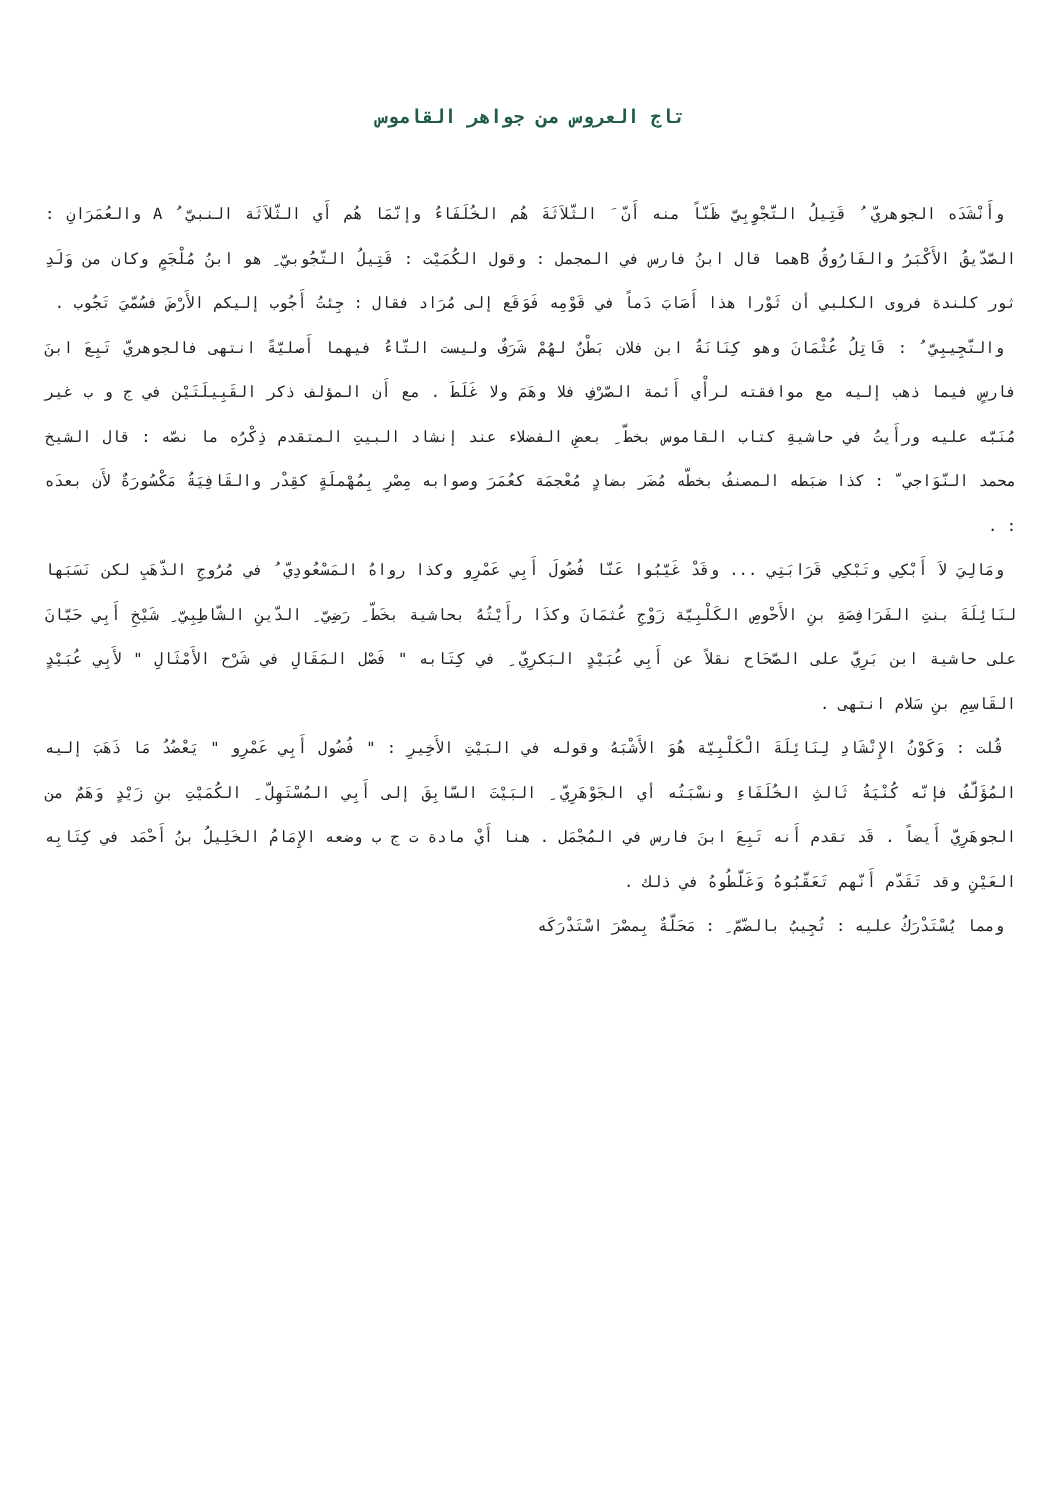تاج العروس من جواهر القاموس
وأَنْشَدَه الجوهريّ ُ قَتِيلُ التَّجْوِبِيّ ظَنّاً منه أَنّ َ الثّلاَثَةَ هُم الخُلَفَاءُ وإنّمَا هُم أَي الثّلاَثَة النبيّ ُ A والعُمَرَانِ : الصّدّيقُ الأَكْبَرُ والفَارُوقُ Bهما قال ابنُ فارس في المجمل : وقول الكُمَيْت : قَتِيلُ التّجُوبيّ ِ هو ابنُ مُلْجَمٍ وكان من وَلَدِ ثور كلندة فروى الكلبي أن ثَوْرا هذا أَصَابَ دَماً في قَوْمِه فَوَقَع إلى مُرَاد فقال : جِئتُ أَجُوب إليكم الأَرْضَ فسُمّيَ تَجُوب .
والتّجِيبِيّ ُ : قَاتِلُ عُثْمَانَ وهو كِنَانَةُ ابن فلان بَطْنٌ لهُمْ شَرَفٌ وليست التّاءُ فيهما أَصليّةً انتهى فالجوهريّ تَبِعَ ابنَ فارسٍ فيما ذهب إليه مع موافقته لرأْي أَئمة الصّرْفِ فلا وهَمَ ولا غَلَطَ . مع أَن المؤلف ذكر القَبِيلَتَيْن في ج و ب غير مُنَبّه عليه ورأَيتُ في حاشيةِ كتاب القاموس بخطّ ِ بعضِ الفضلاء عند إنشاد البيتِ المتقدم ذِكْرُه ما نصّه : قال الشيخ محمد النّوَاجي ّ : كذا ضبَطه المصنفُ بخطّه مُضَر بضادٍ مُعْجمَة كعُمَرَ وصوابه مِصْرِ بِمُهْملَةٍ كقِدْر والقَافِيَةُ مَكْسُورَةٌ لأَن بعدَه : .
ومَالِيَ لاَ أَبْكِي وتَبْكِي قَرَابَتِي ... وقَدْ غَيّبُوا عَنّا فُضُولَ أَبِي عَمْرِو وكذا رواهُ المَسْعُودِيّ ُ في مُرُوجِ الذّهَبِ لكن نَسَبَها لنَائِلَةَ بنتِ الفَرَافِصَةِ بنِ الأَحْوصِ الكَلْبِيّة زَوْجِ عُثمَانَ وكذَا رأَيْتُهُ بحاشية بخَطّ ِ رَضِيّ ِ الدّينِ الشّاطِبِيّ ِ شَيْخِ أَبِي حَيّانَ على حاشية ابن بَرِيّ على الصّحَاح نقلاً عن أَبِي عُبَيْدٍ البَكرِيّ ِ في كِتَابه " فَصْل المَقَالِ في شَرْح الأَمْثَالِ " لأَبِي عُبَيْدٍ القَاسِمِ بنِ سَلام انتهى .
قُلت : وَكَوْنُ الإِنْشَادِ لِنَائِلَةَ الْكَلْبِيّة هُوَ الأَشْبَهُ وقوله في البَيْتِ الأَخِيرِ : " فُضُول أَبِي عَمْرِو " يَعْضُدُ مَا ذَهَبَ إليه المُؤَلّفُ فإنّه كُنْيَةُ ثَالثِ الخُلَفَاءِ ونسْبَتُه أي الجَوْهَرِيّ ِ البَيْتَ السّابِقَ إلى أَبِي المُسْتَهِلّ ِ الكُمَيْتِ بنِ زَيْدٍ وَهَمٌ من الجوهَرِيّ أَيضاً . قَد تقدم أَنه تَبِعَ ابنَ فارس في المُجْمَل . هنا أَيْ مادة ت ج ب وضعه الإِمَامُ الخَلِيلُ بنُ أَحْمَد في كِتَابِه العَيْنِ وقد تَقَدّم أَنّهم تَعَقّبُوهُ وَغَلّطُوهُ في ذلك .
ومما يُسْتَدْرَكُ عليه : تُجِيبُ بالضّمّ ِ : مَحَلّةٌ بِمصْرَ اسْتَدْرَكَه